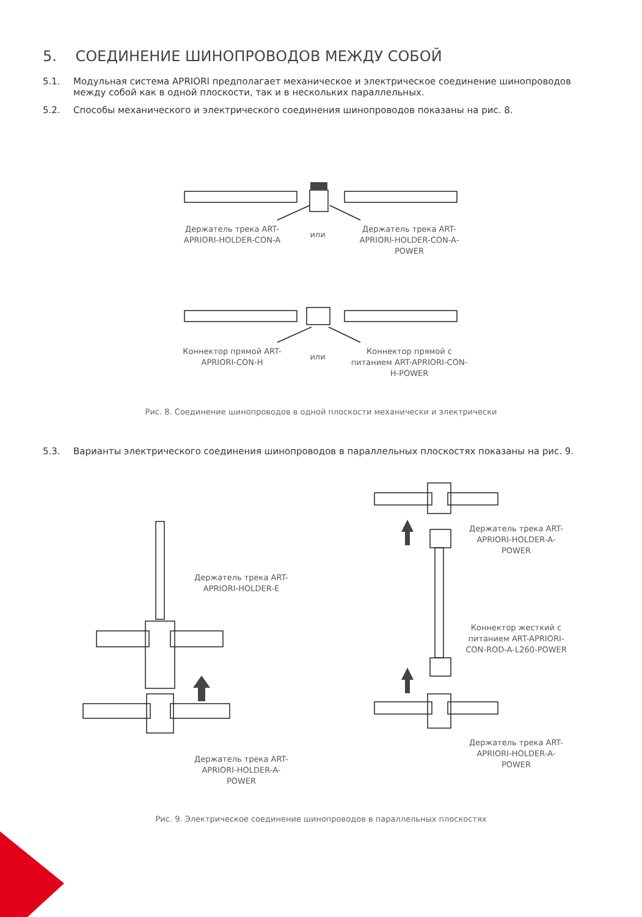5. СОЕДИНЕНИЕ ШИНОПРОВОДОВ МЕЖДУ СОБОЙ
5.1. Модульная система APRIORI предполагает механическое и электрическое соединение шинопроводов
между собой как в одной плоскости, так и в нескольких параллельных.
5.2. Способы механического и электрического соединения шинопроводов показаны на рис. 8.
Держатель трека ART-APRIORI-HOLDER-CON-A
или
Держатель трека ART-APRIORI-HOLDER-CON-A-POWER
Коннектор прямой ART-APRIORI-CON-H
или
Коннектор прямой с питанием ART-APRIORI-CON-H-POWER
Рис. 8. Соединение шинопроводов в одной плоскости механически и электрически
5.3. Варианты электрического соединения шинопроводов в параллельных плоскостях показаны на рис. 9.
Держатель трека ART-APRIORI-HOLDER-E
Держатель трека ART-APRIORI-HOLDER-A-POWER
Держатель трека ART-APRIORI-HOLDER-A-POWER
Коннектор жесткий с питанием ART-APRIORI-CON-ROD-A-L260-POWER
Держатель трека ART-APRIORI-HOLDER-A-POWER
Рис. 9. Электрическое соединение шинопроводов в параллельных плоскостях